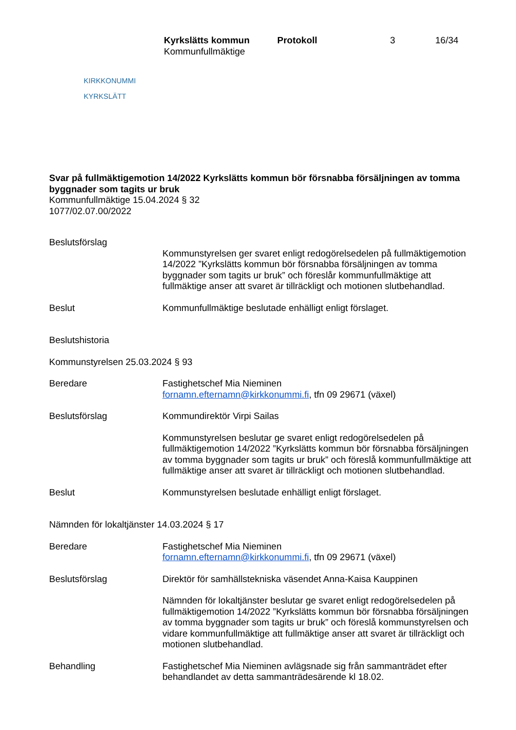KIRKKONUMMI
KYRKSLÄTT
Kyrkslätts kommun
Kommunfullmäktige
Protokoll 3 16/34
Svar på fullmäktigemotion 14/2022 Kyrkslätts kommun bör försnabba försäljningen av tomma byggnader som tagits ur bruk
Kommunfullmäktige 15.04.2024 § 32
1077/02.07.00/2022
Beslutsförslag
Kommunstyrelsen ger svaret enligt redogörelsedelen på fullmäktigemotion 14/2022 ”Kyrkslätts kommun bör försnabba försäljningen av tomma byggnader som tagits ur bruk” och föreslår kommunfullmäktige att fullmäktige anser att svaret är tillräckligt och motionen slutbehandlad.
Beslut Kommunfullmäktige beslutade enhälligt enligt förslaget.
Beslutshistoria
Kommunstyrelsen 25.03.2024 § 93
Beredare Fastighetschef Mia Nieminen
fornamn.efternamn@kirkkonummi.fi, tfn 09 29671 (växel)
Beslutsförslag Kommundirektör Virpi Sailas
Kommunstyrelsen beslutar ge svaret enligt redogörelsedelen på fullmäktigemotion 14/2022 ”Kyrkslätts kommun bör försnabba försäljningen av tomma byggnader som tagits ur bruk” och föreslå kommunfullmäktige att fullmäktige anser att svaret är tillräckligt och motionen slutbehandlad.
Beslut Kommunstyrelsen beslutade enhälligt enligt förslaget.
Nämnden för lokaltjänster 14.03.2024 § 17
Beredare Fastighetschef Mia Nieminen
fornamn.efternamn@kirkkonummi.fi, tfn 09 29671 (växel)
Beslutsförslag Direktör för samhällstekniska väsendet Anna-Kaisa Kauppinen
Nämnden för lokaltjänster beslutar ge svaret enligt redogörelsedelen på fullmäktigemotion 14/2022 ”Kyrkslätts kommun bör försnabba försäljningen av tomma byggnader som tagits ur bruk” och föreslå kommunstyrelsen och vidare kommunfullmäktige att fullmäktige anser att svaret är tillräckligt och motionen slutbehandlad.
Behandling Fastighetschef Mia Nieminen avlägsnade sig från sammanträdet efter behandlandet av detta sammanträdesärende kl 18.02.